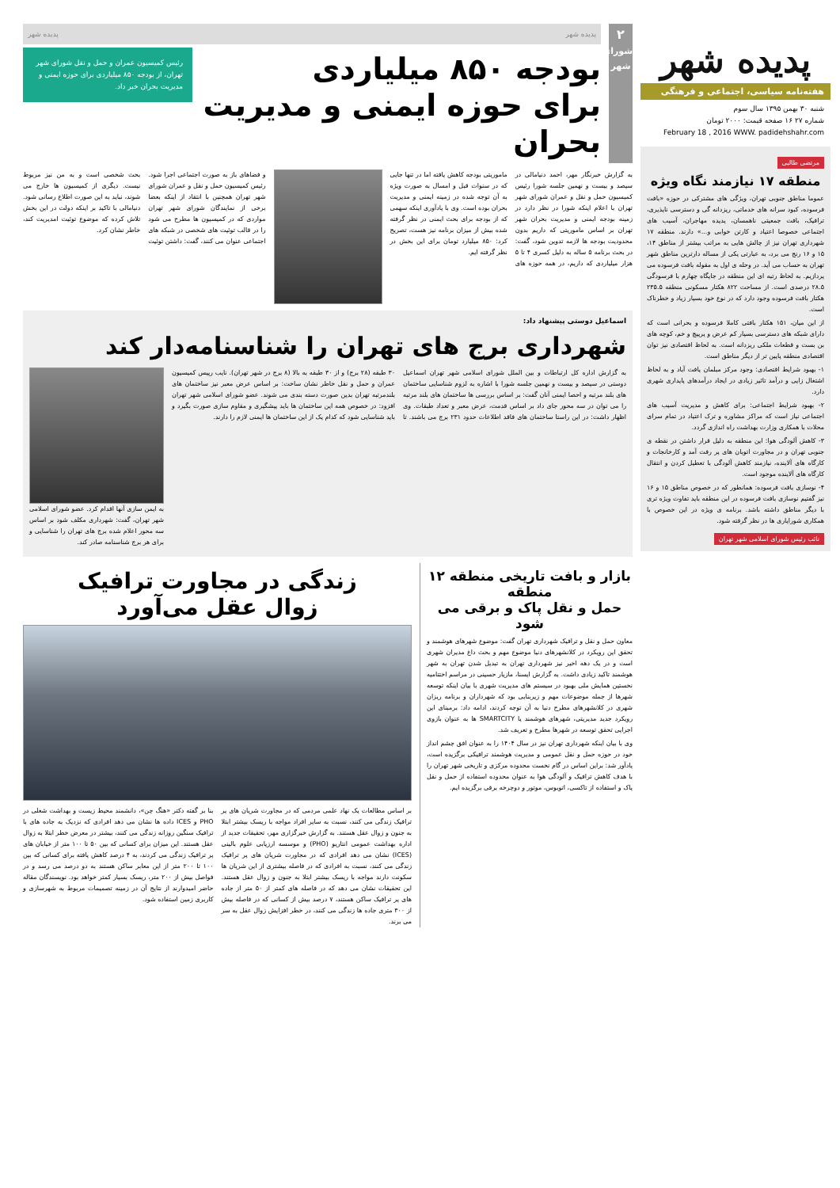پدیده شهر
هفته‌نامه سیاسی، اجتماعی و فرهنگی
شنبه ۳۰ بهمن ۱۳۹۵ سال سوم
شماره ۲۷ ۱۶ صفحه قیمت: ۲۰۰۰ تومان
February 18 , 2016 WWW. padidehshahr.com
مرتضی طالبی
منطقه ۱۷ نیازمند نگاه ویژه
عموما مناطق جنوبی تهران، ویژگی های مشترکی در حوزه «بافت فرسوده، کبود سرانه های خدماتی، ریزدانه گی و دسترسی ناپذیری، ترافیک، بافت جمعیتی ناهمسان، پدیده مهاجران، آسیب های اجتماعی خصوصا اعتیاد و کارتن خوابی و...» دارند. منطقه ۱۷ شهرداری تهران نیز از چالش هایی به مراتب بیشتر از مناطق ۱۴، ۱۵ و ۱۶ رنج می برد، به عبارتی یکی از مساله دارترین مناطق شهر تهران به حساب می آید. در وحله ی اول به مقوله بافت فرسوده می پردازیم. به لحاظ رتبه ای این منطقه در جایگاه چهارم با فرسودگی ۲۸.۵ درصدی است. از مساحت ۸۲۲ هکتار مسکونی منطقه ۲۳۵.۵ هکتار بافت فرسوده وجود دارد که در نوع خود بسیار زیاد و خطرناک است.
از این میان، ۱۵۱ هکتار بافتی کاملا فرسوده و بحرانی است که دارای شبکه های دسترسی بسیار کم عرض و پرپیچ و خم، کوچه های بن بست و قطعات ملکی ریزدانه است. به لحاظ اقتصادی نیز توان اقتصادی منطقه پایین تر از دیگر مناطق است.
۱- بهبود شرایط اقتصادی: وجود مرکز مبلمان یافت آباد و به لحاظ اشتغال زایی و درآمد تاثیر زیادی در ایجاد درآمدهای پایداری شهری دارد.
۲- بهبود شرایط اجتماعی: برای کاهش و مدیریت آسیب های اجتماعی نیاز است که مراکز مشاوره و ترک اعتیاد در تمام سرای محلات با همکاری وزارت بهداشت راه اندازی گردد.
۳- کاهش آلودگی هوا: این منطقه به دلیل قرار داشتن در نقطه ی جنوبی تهران و در مجاورت اتوبان های پر رفت آمد و کارخانجات و کارگاه های آلاینده، نیازمند کاهش آلودگی با تعطیل کردن و انتقال کارگاه های آلاینده موجود است.
۴- نوسازی بافت فرسوده: همانطور که در خصوص مناطق ۱۵ و ۱۶ نیز گفتیم نوسازی بافت فرسوده در این منطقه باید تفاوت ویژه تری با دیگر مناطق داشته باشد. برنامه ی ویژه در این خصوص با همکاری شورایاری ها در نظر گرفته شود.
نائب رئیس شورای اسلامی شهر تهران
۲
شورای شهر
پدیده شهر پدیده شهر
بودجه ۸۵۰ میلیاردی
برای حوزه ایمنی و مدیریت بحران
رئیس کمیسیون عمران و حمل و نقل شورای شهر تهران، از بودجه ۸۵۰ میلیاردی برای حوزه ایمنی و مدیریت بحران خبر داد.
به گزارش خبرنگار مهر، احمد دنیامالی در سیصد و بیست و نهمین جلسه شورا رئیس کمیسیون حمل و نقل و عمران شورای شهر تهران با اعلام اینکه شورا در نظر دارد در زمینه بودجه ایمنی و مدیریت بحران شهر تهران بر اساس ماموریتی که داریم بدون محدودیت بودجه ها لازمه تدوین شود، گفت: در بحث برنامه ۵ ساله به دلیل کسری ۴ تا ۵ هزار میلیاردی که داریم، در همه حوزه های ماموریتی بودجه کاهش یافته اما در تنها جایی که در سنوات قبل و امسال به صورت ویژه به آن توجه شده در زمینه ایمنی و مدیریت بحران بوده است. وی با یادآوری اینکه سهمی که از بودجه برای بحث ایمنی در نظر گرفته شده بیش از میزان برنامه نیز هست، تصریح کرد: ۸۵۰ میلیارد تومان برای این بخش در نظر گرفته ایم.
و فضاهای باز به صورت اجتماعی اجرا شود. رئیس کمیسیون حمل و نقل و عمران شورای شهر تهران همچنین با انتقاد از اینکه بعضا برخی از نمایندگان شورای شهر تهران مواردی که در کمیسیون ها مطرح می شود را در قالب توئیت های شخصی در شبکه های اجتماعی عنوان می کنند، گفت: داشتن توئیت بحث شخصی است و به من نیز مربوط نیست. دیگری از کمیسیون ها خارج می شوند، نباید به این صورت اطلاع رسانی شود. دنیامالی با تاکید بر اینکه دولت در این بخش تلاش کرده که موضوع توئیت امدیریت کند، خاطر نشان کرد.
اسماعیل دوستی پیشنهاد داد:
شهرداری برج های تهران را شناسنامه‌دار کند
به گزارش اداره کل ارتباطات و بین الملل شورای اسلامی شهر تهران اسماعیل دوستی در سیصد و بیست و نهمین جلسه شورا با اشاره به لزوم شناسایی ساختمان های بلند مرتبه و احصا ایمنی آنان گفت: بر اساس بررسی ها ساختمان های بلند مرتبه را می توان در سه محور جای داد بر اساس قدمت، عرض معبر و تعداد طبقات. وی اظهار داشت: در این راستا ساختمان های فاقد اطلاعات حدود ۲۳۱ برج می باشند. تا ۳۰ طبقه (۲۸ برج) و از ۳۰ طبقه به بالا (۸ برج در شهر تهران). نایب رییس کمیسیون عمران و حمل و نقل خاطر نشان ساخت: بر اساس عرض معبر نیز ساختمان های بلندمرتبه تهران بدین صورت دسته بندی می شوند. عضو شورای اسلامی شهر تهران افزود: در خصوص همه این ساختمان ها باید پیشگیری و مقاوم سازی صورت بگیرد و باید شناسایی شود که کدام یک از این ساختمان ها ایمنی لازم را دارند.
به ایمن سازی آنها اقدام کرد. عضو شورای اسلامی شهر تهران، گفت: شهرداری مکلف شود بر اساس سه محور اعلام شده برج های تهران را شناسایی و برای هر برج شناسنامه صادر کند.
بازار و بافت تاریخی منطقه ۱۲ منطقه
حمل و نقل پاک و برقی می شود
معاون حمل و نقل و ترافیک شهرداری تهران گفت: موضوع شهرهای هوشمند و تحقق این رویکرد در کلانشهرهای دنیا موضوع مهم و بحث داغ مدیران شهری است و در یک دهه اخیر نیز شهرداری تهران به تبدیل شدن تهران به شهر هوشمند تاکید زیادی داشت. به گزارش ایسنا، مازیار حسینی در مراسم اختتامیه نخستین همایش ملی بهبود در سیستم های مدیریت شهری با بیان اینکه توسعه شهرها از جمله موضوعات مهم و زیربنایی بود که شهرداران و برنامه ریزان شهری در کلانشهرهای مطرح دنیا به آن توجه کردند، ادامه داد: برمبنای این رویکرد جدید مدیریتی، شهرهای هوشمند یا SMARTCITY ها به عنوان بازوی اجرایی تحقق توسعه در شهرها مطرح و تعریف شد.
وی با بیان اینکه شهرداری تهران نیز در سال ۱۴۰۴ را به عنوان افق چشم انداز خود در حوزه حمل و نقل عمومی و مدیریت هوشمند ترافیکی برگزیده است، یادآور شد: براین اساس در گام نخست محدوده مرکزی و تاریخی شهر تهران را با هدف کاهش ترافیک و آلودگی هوا به عنوان محدوده استفاده از حمل و نقل پاک و استفاده از تاکسی، اتوبوس، موتور و دوچرخه برقی برگزیده ایم.
زندگی در مجاورت ترافیک
زوال عقل می‌آورد
بر اساس مطالعات یک نهاد علمی مردمی که در مجاورت شریان های پر ترافیک زندگی می کنند، نسبت به سایر افراد مواجه با ریسک بیشتر ابتلا به جنون و زوال عقل هستند. به گزارش خبرگزاری مهر، تحقیقات جدید از اداره بهداشت عمومی انتاریو (PHO) و موسسه ارزیابی علوم بالینی (ICES) نشان می دهد افرادی که در مجاورت شریان های پر ترافیک زندگی می کنند، نسبت به افرادی که در فاصله بیشتری از این شریان ها سکونت دارند مواجه با ریسک بیشتر ابتلا به جنون و زوال عقل هستند. این تحقیقات نشان می دهد که در فاصله های کمتر از ۵۰ متر از جاده های پر ترافیک ساکن هستند، ۷ درصد بیش از کسانی که در فاصله بیش از ۳۰۰ متری جاده ها زندگی می کنند، در خطر افزایش زوال عقل به سر می برند.
بنا بر گفته دکتر «هنگ چن»، دانشمند محیط زیست و بهداشت شغلی در PHO و ICES داده ها نشان می دهد افرادی که نزدیک به جاده های با ترافیک سنگین روزانه زندگی می کنند، بیشتر در معرض خطر ابتلا به زوال عقل هستند. این میزان برای کسانی که بین ۵۰ تا ۱۰۰ متر از خیابان های پر ترافیک زندگی می کردند، به ۴ درصد کاهش یافته برای کسانی که بین ۱۰۰ تا ۲۰۰ متر از این معابر ساکن هستند به دو درصد می رسد و در فواصل بیش از ۲۰۰ متر، ریسک بسیار کمتر خواهد بود. نویسندگان مقاله حاضر امیدوارند از نتایج آن در زمینه تصمیمات مربوط به شهرسازی و کاربری زمین استفاده شود.